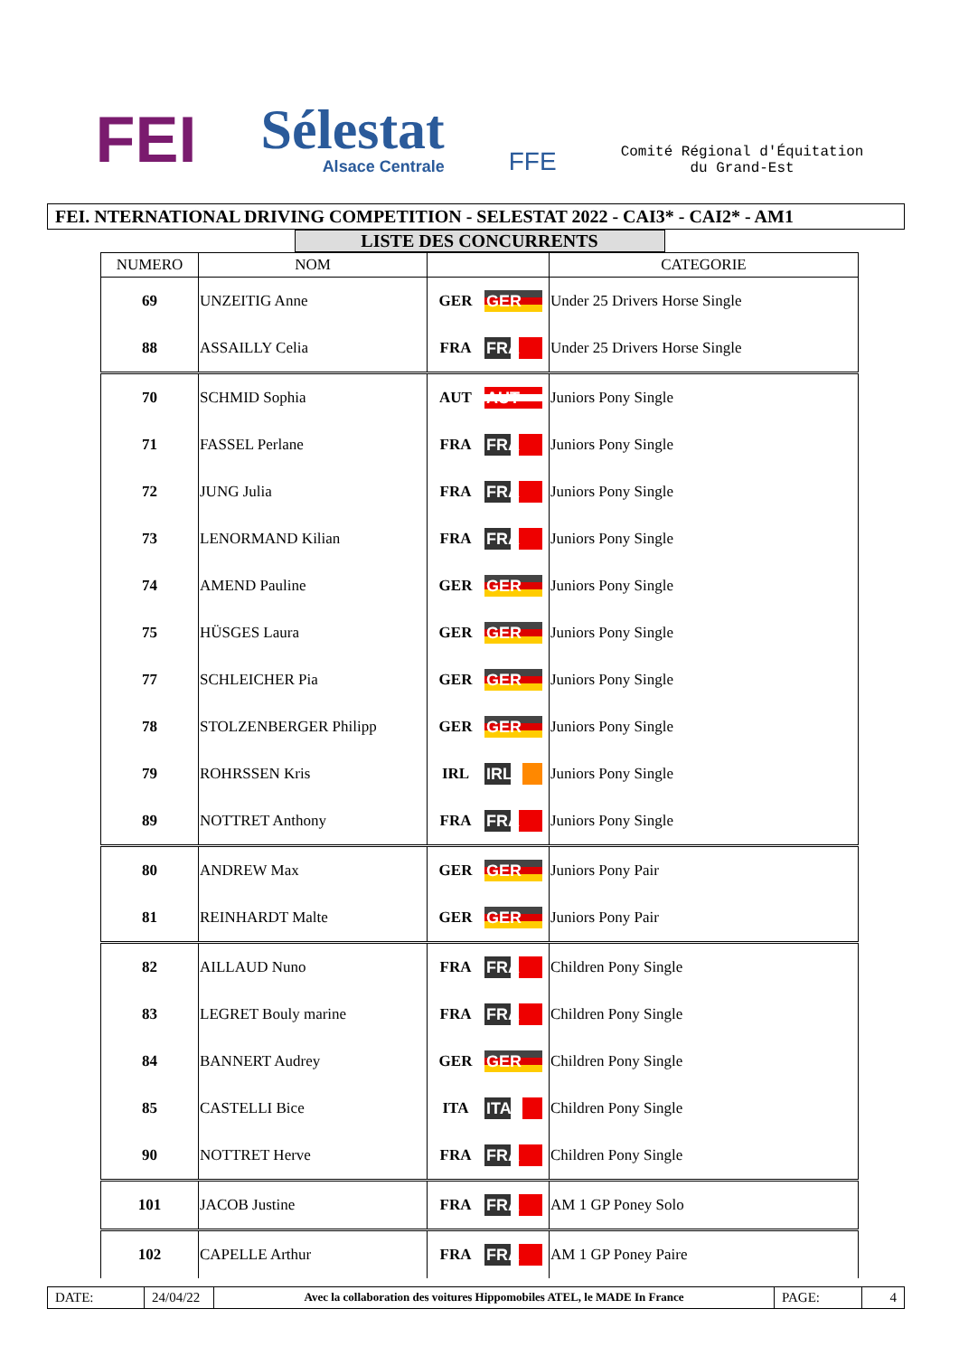FEI
Sélestat
Alsace Centrale
FFE
Comité Régional d'Équitation
du Grand-Est
FEI. NTERNATIONAL DRIVING COMPETITION - SELESTAT 2022 - CAI3* - CAI2* - AM1
LISTE DES CONCURRENTS
| NUMERO | NOM | | | CATEGORIE |
| --- | --- | --- | --- | --- |
| 69 | UNZEITIG Anne | GER | GER | Under 25 Drivers Horse Single |
| 88 | ASSAILLY Celia | FRA | FRA | Under 25 Drivers Horse Single |
| 70 | SCHMID Sophia | AUT | AUT | Juniors Pony Single |
| 71 | FASSEL Perlane | FRA | FRA | Juniors Pony Single |
| 72 | JUNG Julia | FRA | FRA | Juniors Pony Single |
| 73 | LENORMAND Kilian | FRA | FRA | Juniors Pony Single |
| 74 | AMEND Pauline | GER | GER | Juniors Pony Single |
| 75 | HÜSGES Laura | GER | GER | Juniors Pony Single |
| 77 | SCHLEICHER Pia | GER | GER | Juniors Pony Single |
| 78 | STOLZENBERGER Philipp | GER | GER | Juniors Pony Single |
| 79 | ROHRSSEN Kris | IRL | IRL | Juniors Pony Single |
| 89 | NOTTRET Anthony | FRA | FRA | Juniors Pony Single |
| 80 | ANDREW Max | GER | GER | Juniors Pony Pair |
| 81 | REINHARDT Malte | GER | GER | Juniors Pony Pair |
| 82 | AILLAUD Nuno | FRA | FRA | Children Pony Single |
| 83 | LEGRET Bouly marine | FRA | FRA | Children Pony Single |
| 84 | BANNERT Audrey | GER | GER | Children Pony Single |
| 85 | CASTELLI Bice | ITA | ITA | Children Pony Single |
| 90 | NOTTRET Herve | FRA | FRA | Children Pony Single |
| 101 | JACOB Justine | FRA | FRA | AM 1 GP Poney Solo |
| 102 | CAPELLE Arthur | FRA | FRA | AM 1 GP Poney Paire |
DATE: 24/04/22
Avec la collaboration des voitures Hippomobiles ATEL, le MADE In France
PAGE: 4